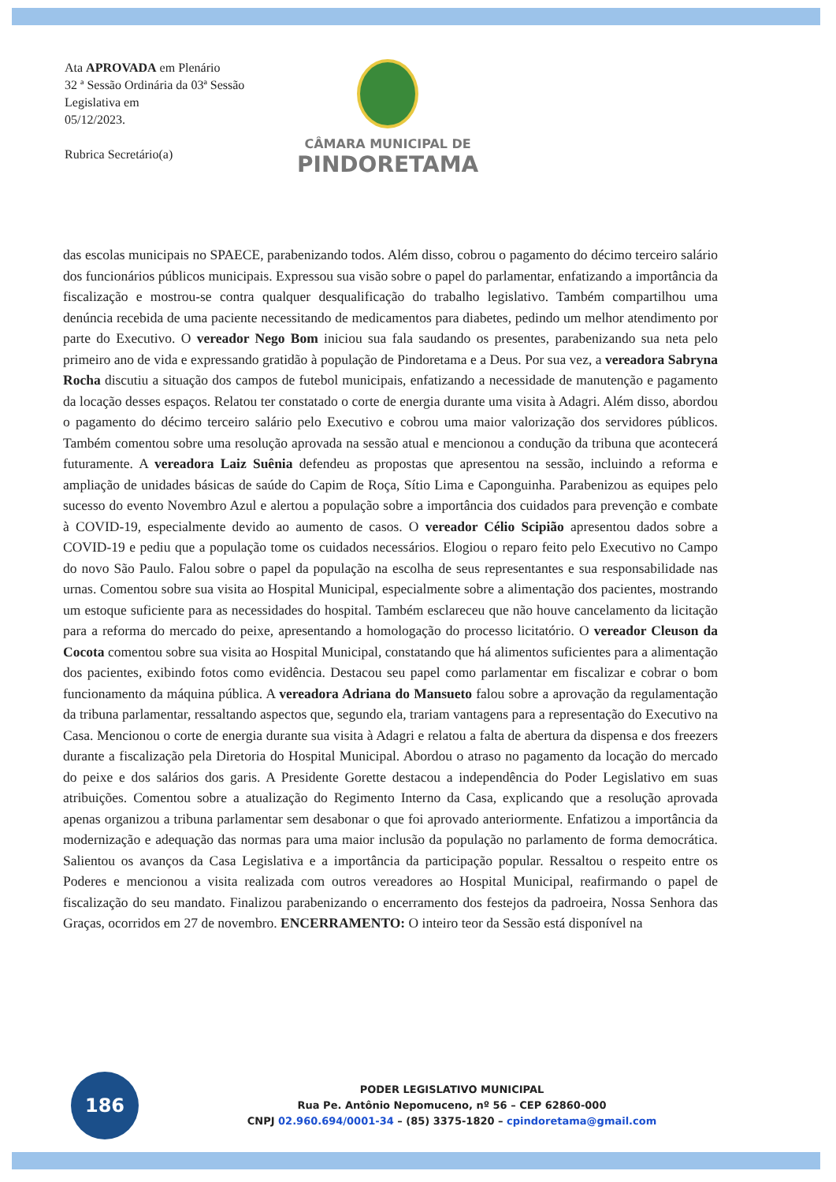Ata APROVADA em Plenário
32 ª Sessão Ordinária da 03ª Sessão Legislativa em
05/12/2023.
Rubrica Secretário(a)
CÂMARA MUNICIPAL DE
PINDORETAMA
das escolas municipais no SPAECE, parabenizando todos. Além disso, cobrou o pagamento do décimo terceiro salário dos funcionários públicos municipais. Expressou sua visão sobre o papel do parlamentar, enfatizando a importância da fiscalização e mostrou-se contra qualquer desqualificação do trabalho legislativo. Também compartilhou uma denúncia recebida de uma paciente necessitando de medicamentos para diabetes, pedindo um melhor atendimento por parte do Executivo. O vereador Nego Bom iniciou sua fala saudando os presentes, parabenizando sua neta pelo primeiro ano de vida e expressando gratidão à população de Pindoretama e a Deus. Por sua vez, a vereadora Sabryna Rocha discutiu a situação dos campos de futebol municipais, enfatizando a necessidade de manutenção e pagamento da locação desses espaços. Relatou ter constatado o corte de energia durante uma visita à Adagri. Além disso, abordou o pagamento do décimo terceiro salário pelo Executivo e cobrou uma maior valorização dos servidores públicos. Também comentou sobre uma resolução aprovada na sessão atual e mencionou a condução da tribuna que acontecerá futuramente. A vereadora Laiz Suênia defendeu as propostas que apresentou na sessão, incluindo a reforma e ampliação de unidades básicas de saúde do Capim de Roça, Sítio Lima e Caponguinha. Parabenizou as equipes pelo sucesso do evento Novembro Azul e alertou a população sobre a importância dos cuidados para prevenção e combate à COVID-19, especialmente devido ao aumento de casos. O vereador Célio Scipião apresentou dados sobre a COVID-19 e pediu que a população tome os cuidados necessários. Elogiou o reparo feito pelo Executivo no Campo do novo São Paulo. Falou sobre o papel da população na escolha de seus representantes e sua responsabilidade nas urnas. Comentou sobre sua visita ao Hospital Municipal, especialmente sobre a alimentação dos pacientes, mostrando um estoque suficiente para as necessidades do hospital. Também esclareceu que não houve cancelamento da licitação para a reforma do mercado do peixe, apresentando a homologação do processo licitatório. O vereador Cleuson da Cocota comentou sobre sua visita ao Hospital Municipal, constatando que há alimentos suficientes para a alimentação dos pacientes, exibindo fotos como evidência. Destacou seu papel como parlamentar em fiscalizar e cobrar o bom funcionamento da máquina pública. A vereadora Adriana do Mansueto falou sobre a aprovação da regulamentação da tribuna parlamentar, ressaltando aspectos que, segundo ela, trariam vantagens para a representação do Executivo na Casa. Mencionou o corte de energia durante sua visita à Adagri e relatou a falta de abertura da dispensa e dos freezers durante a fiscalização pela Diretoria do Hospital Municipal. Abordou o atraso no pagamento da locação do mercado do peixe e dos salários dos garis. A Presidente Gorette destacou a independência do Poder Legislativo em suas atribuições. Comentou sobre a atualização do Regimento Interno da Casa, explicando que a resolução aprovada apenas organizou a tribuna parlamentar sem desabonar o que foi aprovado anteriormente. Enfatizou a importância da modernização e adequação das normas para uma maior inclusão da população no parlamento de forma democrática. Salientou os avanços da Casa Legislativa e a importância da participação popular. Ressaltou o respeito entre os Poderes e mencionou a visita realizada com outros vereadores ao Hospital Municipal, reafirmando o papel de fiscalização do seu mandato. Finalizou parabenizando o encerramento dos festejos da padroeira, Nossa Senhora das Graças, ocorridos em 27 de novembro. ENCERRAMENTO: O inteiro teor da Sessão está disponível na
186
PODER LEGISLATIVO MUNICIPAL
Rua Pe. Antônio Nepomuceno, nº 56 – CEP 62860-000
CNPJ 02.960.694/0001-34 – (85) 3375-1820 – cpindoretama@gmail.com